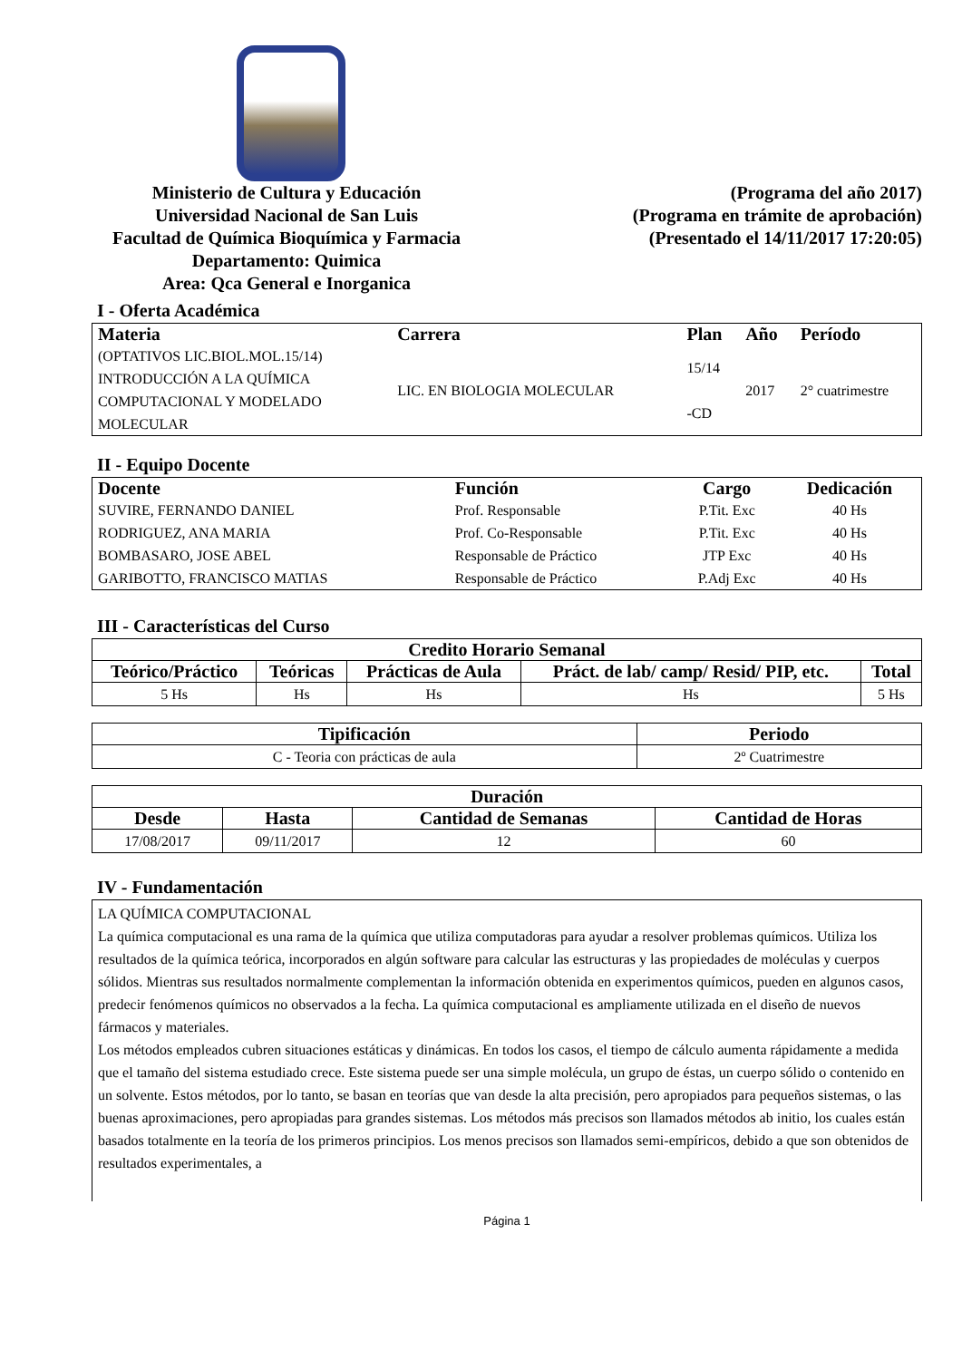Ministerio de Cultura y Educación
Universidad Nacional de San Luis
Facultad de Química Bioquímica y Farmacia
Departamento: Quimica
Area: Qca General e Inorganica
(Programa del año 2017)
(Programa en trámite de aprobación)
(Presentado el 14/11/2017 17:20:05)
I - Oferta Académica
| Materia | Carrera | Plan | Año | Período |
| --- | --- | --- | --- | --- |
| (OPTATIVOS LIC.BIOL.MOL.15/14) INTRODUCCIÓN A LA QUÍMICA COMPUTACIONAL Y MODELADO MOLECULAR | LIC. EN BIOLOGIA MOLECULAR | 15/14 -CD | 2017 | 2° cuatrimestre |
II - Equipo Docente
| Docente | Función | Cargo | Dedicación |
| --- | --- | --- | --- |
| SUVIRE, FERNANDO DANIEL | Prof. Responsable | P.Tit. Exc | 40 Hs |
| RODRIGUEZ, ANA MARIA | Prof. Co-Responsable | P.Tit. Exc | 40 Hs |
| BOMBASARO, JOSE ABEL | Responsable de Práctico | JTP Exc | 40 Hs |
| GARIBOTTO, FRANCISCO MATIAS | Responsable de Práctico | P.Adj Exc | 40 Hs |
III - Características del Curso
| Credito Horario Semanal | | | | |
| --- | --- | --- | --- | --- |
| Teórico/Práctico | Teóricas | Prácticas de Aula | Práct. de lab/ camp/ Resid/ PIP, etc. | Total |
| 5 Hs | Hs | Hs | Hs | 5 Hs |
| Tipificación | Periodo |
| --- | --- |
| C - Teoria con prácticas de aula | 2º Cuatrimestre |
| Duración | | | |
| --- | --- | --- | --- |
| Desde | Hasta | Cantidad de Semanas | Cantidad de Horas |
| 17/08/2017 | 09/11/2017 | 12 | 60 |
IV - Fundamentación
LA QUÍMICA COMPUTACIONAL
La química computacional es una rama de la química que utiliza computadoras para ayudar a resolver problemas químicos. Utiliza los resultados de la química teórica, incorporados en algún software para calcular las estructuras y las propiedades de moléculas y cuerpos sólidos. Mientras sus resultados normalmente complementan la información obtenida en experimentos químicos, pueden en algunos casos, predecir fenómenos químicos no observados a la fecha. La química computacional es ampliamente utilizada en el diseño de nuevos fármacos y materiales.
Los métodos empleados cubren situaciones estáticas y dinámicas. En todos los casos, el tiempo de cálculo aumenta rápidamente a medida que el tamaño del sistema estudiado crece. Este sistema puede ser una simple molécula, un grupo de éstas, un cuerpo sólido o contenido en un solvente. Estos métodos, por lo tanto, se basan en teorías que van desde la alta precisión, pero apropiados para pequeños sistemas, o las buenas aproximaciones, pero apropiadas para grandes sistemas. Los métodos más precisos son llamados métodos ab initio, los cuales están basados totalmente en la teoría de los primeros principios. Los menos precisos son llamados semi-empíricos, debido a que son obtenidos de resultados experimentales, a
Página 1